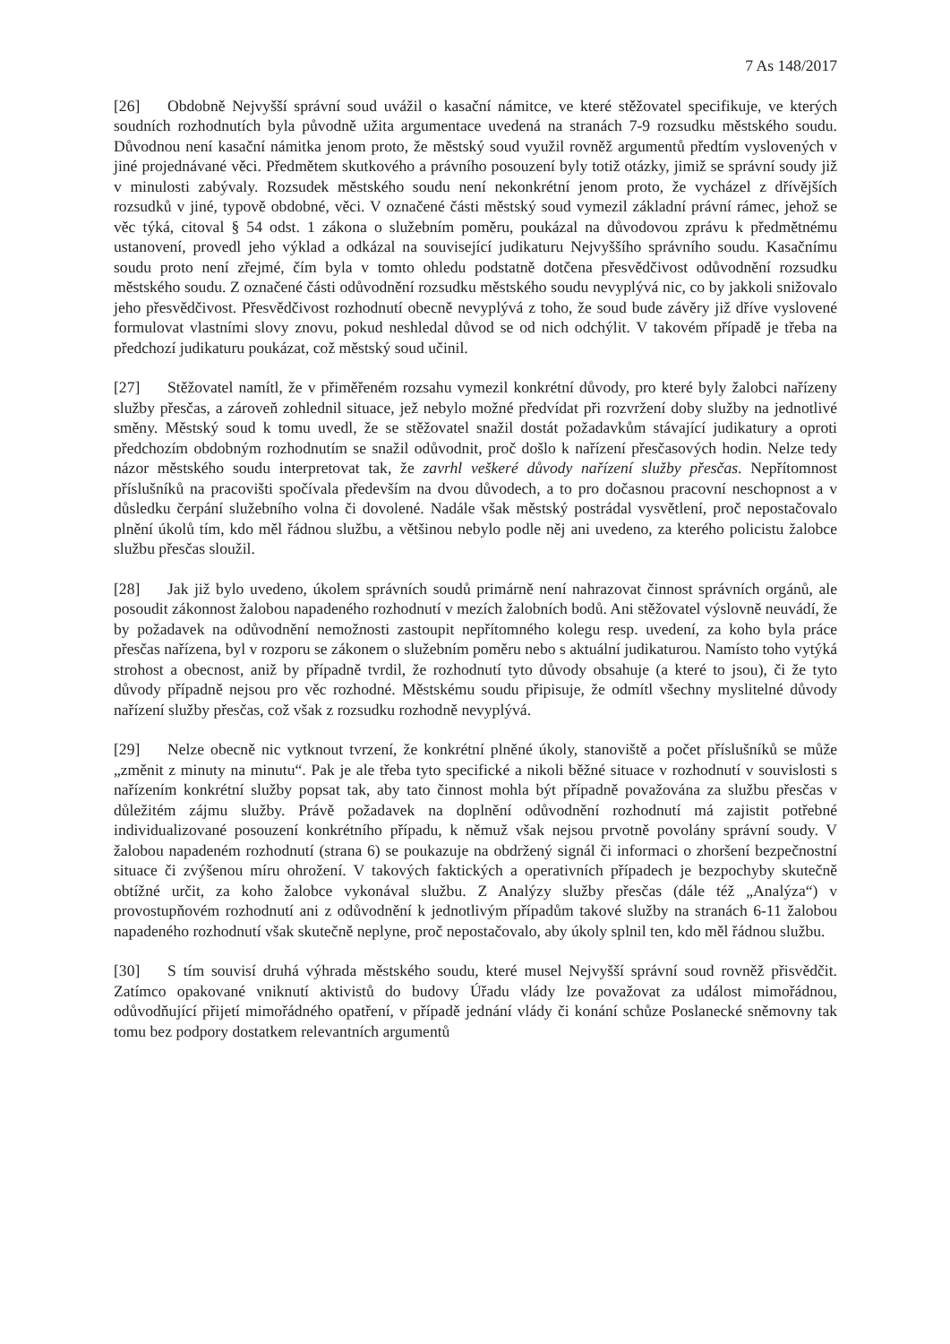7 As 148/2017
[26] Obdobně Nejvyšší správní soud uvážil o kasační námitce, ve které stěžovatel specifikuje, ve kterých soudních rozhodnutích byla původně užita argumentace uvedená na stranách 7-9 rozsudku městského soudu. Důvodnou není kasační námitka jenom proto, že městský soud využil rovněž argumentů předtím vyslovených v jiné projednávané věci. Předmětem skutkového a právního posouzení byly totiž otázky, jimiž se správní soudy již v minulosti zabývaly. Rozsudek městského soudu není nekonkrétní jenom proto, že vycházel z dřívějších rozsudků v jiné, typově obdobné, věci. V označené části městský soud vymezil základní právní rámec, jehož se věc týká, citoval § 54 odst. 1 zákona o služebním poměru, poukázal na důvodovou zprávu k předmětnému ustanovení, provedl jeho výklad a odkázal na související judikaturu Nejvyššího správního soudu. Kasačnímu soudu proto není zřejmé, čím byla v tomto ohledu podstatně dotčena přesvědčivost odůvodnění rozsudku městského soudu. Z označené části odůvodnění rozsudku městského soudu nevyplývá nic, co by jakkoli snižovalo jeho přesvědčivost. Přesvědčivost rozhodnutí obecně nevyplývá z toho, že soud bude závěry již dříve vyslovené formulovat vlastními slovy znovu, pokud neshledal důvod se od nich odchýlit. V takovém případě je třeba na předchozí judikaturu poukázat, což městský soud učinil.
[27] Stěžovatel namítl, že v přiměřeném rozsahu vymezil konkrétní důvody, pro které byly žalobci nařízeny služby přesčas, a zároveň zohlednil situace, jež nebylo možné předvídat při rozvržení doby služby na jednotlivé směny. Městský soud k tomu uvedl, že se stěžovatel snažil dostát požadavkům stávající judikatury a oproti předchozím obdobným rozhodnutím se snažil odůvodnit, proč došlo k nařízení přesčasových hodin. Nelze tedy názor městského soudu interpretovat tak, že zavrhl veškeré důvody nařízení služby přesčas. Nepřítomnost příslušníků na pracovišti spočívala především na dvou důvodech, a to pro dočasnou pracovní neschopnost a v důsledku čerpání služebního volna či dovolené. Nadále však městský postrádal vysvětlení, proč nepostačovalo plnění úkolů tím, kdo měl řádnou službu, a většinou nebylo podle něj ani uvedeno, za kterého policistu žalobce službu přesčas sloužil.
[28] Jak již bylo uvedeno, úkolem správních soudů primárně není nahrazovat činnost správních orgánů, ale posoudit zákonnost žalobou napadeného rozhodnutí v mezích žalobních bodů. Ani stěžovatel výslovně neuvádí, že by požadavek na odůvodnění nemožnosti zastoupit nepřítomného kolegu resp. uvedení, za koho byla práce přesčas nařízena, byl v rozporu se zákonem o služebním poměru nebo s aktuální judikaturou. Namísto toho vytýká strohost a obecnost, aniž by případně tvrdil, že rozhodnutí tyto důvody obsahuje (a které to jsou), či že tyto důvody případně nejsou pro věc rozhodné. Městskému soudu připisuje, že odmítl všechny myslitelné důvody nařízení služby přesčas, což však z rozsudku rozhodně nevyplývá.
[29] Nelze obecně nic vytknout tvrzení, že konkrétní plněné úkoly, stanoviště a počet příslušníků se může „změnit z minuty na minutu“. Pak je ale třeba tyto specifické a nikoli běžné situace v rozhodnutí v souvislosti s nařízením konkrétní služby popsat tak, aby tato činnost mohla být případně považována za službu přesčas v důležitém zájmu služby. Právě požadavek na doplnění odůvodnění rozhodnutí má zajistit potřebné individualizované posouzení konkrétního případu, k němuž však nejsou prvotně povolány správní soudy. V žalobou napadeném rozhodnutí (strana 6) se poukazuje na obdržený signál či informaci o zhoršení bezpečnostní situace či zvýšenou míru ohrožení. V takových faktických a operativních případech je bezpochyby skutečně obtížné určit, za koho žalobce vykonával službu. Z Analýzy služby přesčas (dále též „Analýza“) v provostupňovém rozhodnutí ani z odůvodnění k jednotlivým případům takové služby na stranách 6-11 žalobou napadeného rozhodnutí však skutečně neplyne, proč nepostačovalo, aby úkoly splnil ten, kdo měl řádnou službu.
[30] S tím souvisí druhá výhrada městského soudu, které musel Nejvyšší správní soud rovněž přisvědčit. Zatímco opakované vniknutí aktivistů do budovy Úřadu vlády lze považovat za událost mimořádnou, odůvodňující přijetí mimořádného opatření, v případě jednání vlády či konání schůze Poslanecké sněmovny tak tomu bez podpory dostatkem relevantních argumentů